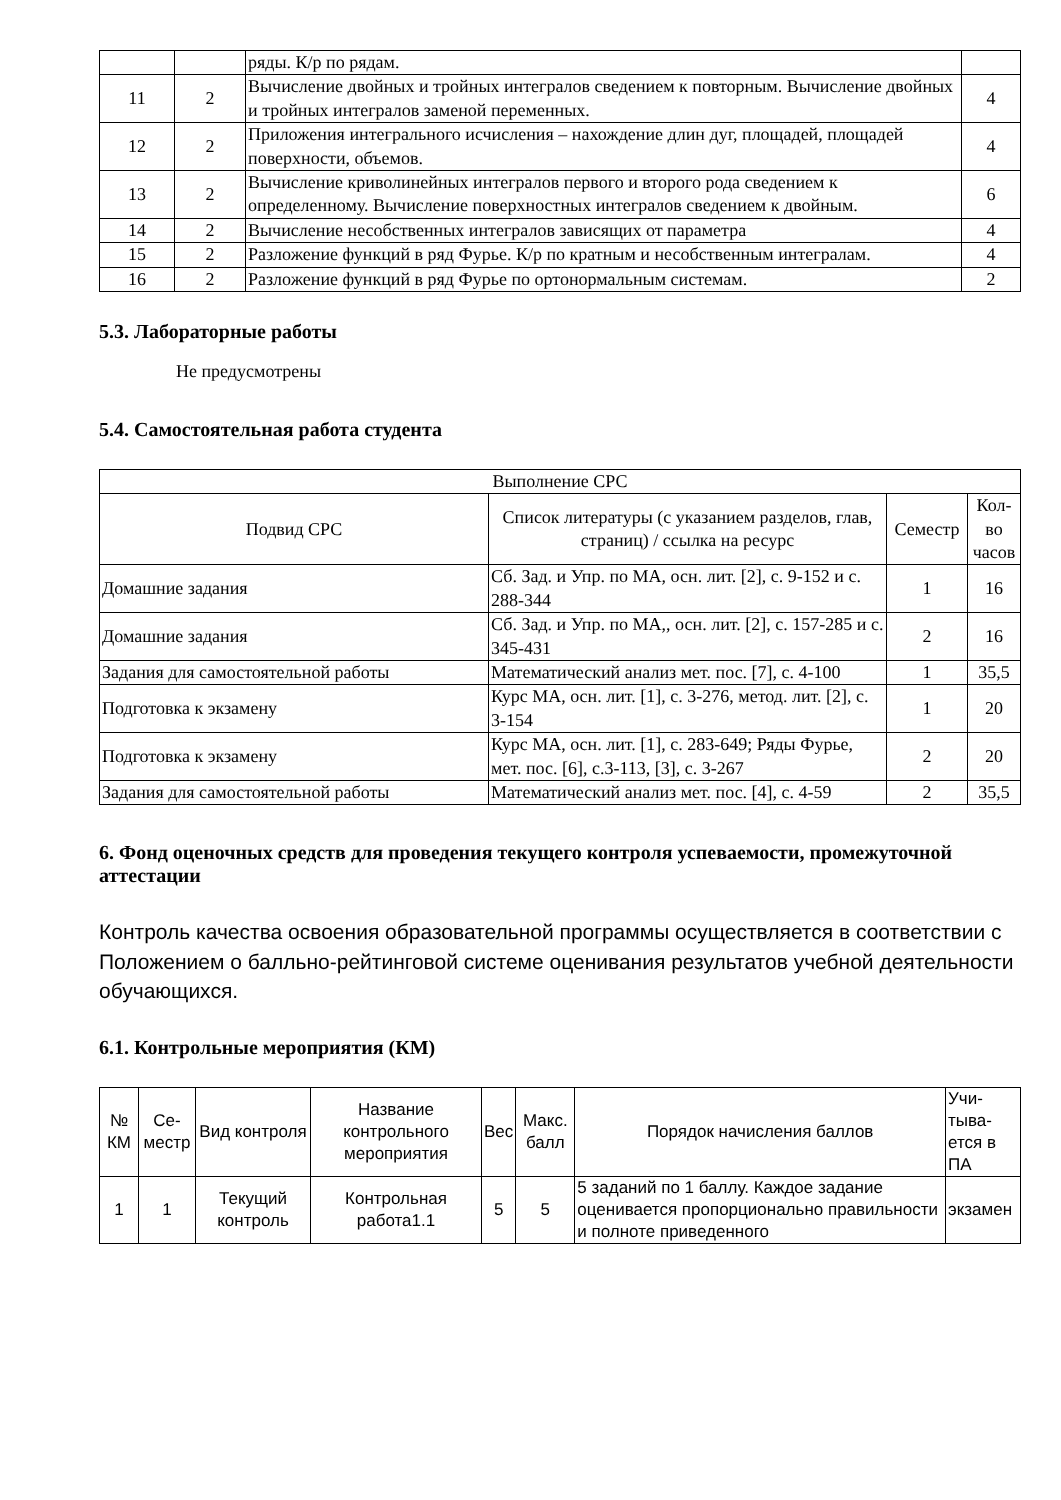| | | ряды. К/р по рядам. | |
| 11 | 2 | Вычисление двойных и тройных интегралов сведением к повторным. Вычисление двойных и тройных интегралов заменой переменных. | 4 |
| 12 | 2 | Приложения интегрального исчисления – нахождение длин дуг, площадей, площадей поверхности, объемов. | 4 |
| 13 | 2 | Вычисление криволинейных интегралов первого и второго рода сведением к определенному. Вычисление поверхностных интегралов сведением к двойным. | 6 |
| 14 | 2 | Вычисление несобственных интегралов зависящих от параметра | 4 |
| 15 | 2 | Разложение функций в ряд Фурье. К/р по кратным и несобственным интегралам. | 4 |
| 16 | 2 | Разложение функций в ряд Фурье по ортонормальным системам. | 2 |
5.3. Лабораторные работы
Не предусмотрены
5.4. Самостоятельная работа студента
| Выполнение СРС | | | |
| Подвид СРС | Список литературы (с указанием разделов, глав, страниц) / ссылка на ресурс | Семестр | Кол-во часов |
| Домашние задания | Сб. Зад. и Упр. по МА, осн. лит. [2], с. 9-152 и с. 288-344 | 1 | 16 |
| Домашние задания | Сб. Зад. и Упр. по МА,, осн. лит. [2], с. 157-285 и с. 345-431 | 2 | 16 |
| Задания для самостоятельной работы | Математический анализ мет. пос. [7], с. 4-100 | 1 | 35,5 |
| Подготовка к экзамену | Курс МА, осн. лит. [1], с. 3-276, метод. лит. [2], с. 3-154 | 1 | 20 |
| Подготовка к экзамену | Курс МА, осн. лит. [1], с. 283-649; Ряды Фурье, мет. пос. [6], с.3-113, [3], с. 3-267 | 2 | 20 |
| Задания для самостоятельной работы | Математический анализ мет. пос. [4], с. 4-59 | 2 | 35,5 |
6. Фонд оценочных средств для проведения текущего контроля успеваемости, промежуточной аттестации
Контроль качества освоения образовательной программы осуществляется в соответствии с Положением о балльно-рейтинговой системе оценивания результатов учебной деятельности обучающихся.
6.1. Контрольные мероприятия (КМ)
| № КМ | Се-местр | Вид контроля | Название контрольного мероприятия | Вес | Макс. балл | Порядок начисления баллов | Учи-тыва-ется в ПА |
| 1 | 1 | Текущий контроль | Контрольная работа1.1 | 5 | 5 | 5 заданий по 1 баллу. Каждое задание оценивается пропорционально правильности и полноте приведенного | экзамен |